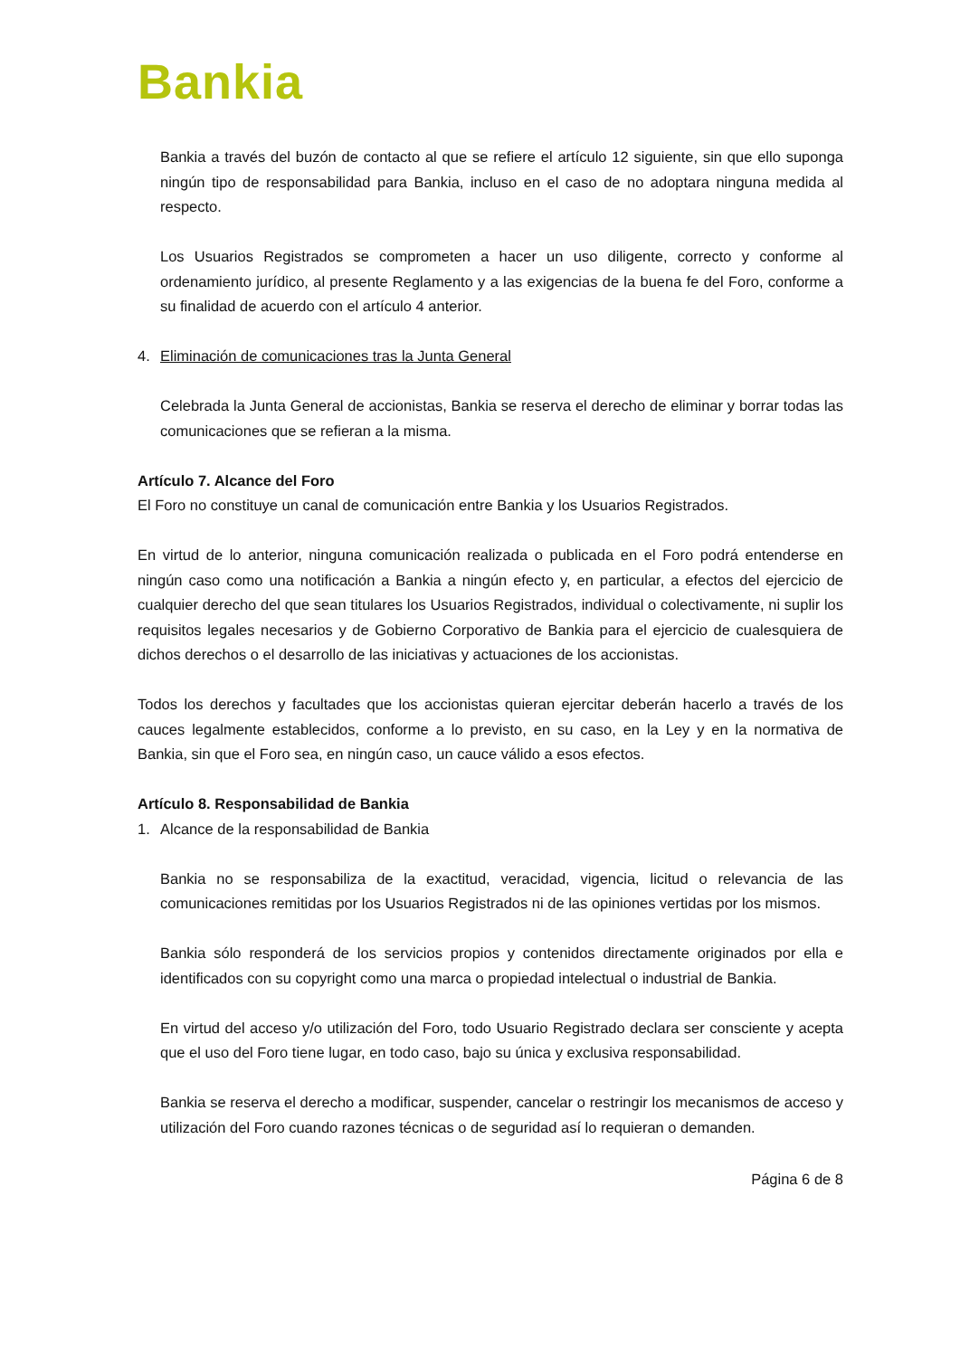Bankia
Bankia a través del buzón de contacto al que se refiere el artículo 12 siguiente, sin que ello suponga ningún tipo de responsabilidad para Bankia, incluso en el caso de no adoptara ninguna medida al respecto.
Los Usuarios Registrados se comprometen a hacer un uso diligente, correcto y conforme al ordenamiento jurídico, al presente Reglamento y a las exigencias de la buena fe del Foro, conforme a su finalidad de acuerdo con el artículo 4 anterior.
4. Eliminación de comunicaciones tras la Junta General
Celebrada la Junta General de accionistas, Bankia se reserva el derecho de eliminar y borrar todas las comunicaciones que se refieran a la misma.
Artículo 7. Alcance del Foro
El Foro no constituye un canal de comunicación entre Bankia y los Usuarios Registrados.
En virtud de lo anterior, ninguna comunicación realizada o publicada en el Foro podrá entenderse en ningún caso como una notificación a Bankia a ningún efecto y, en particular, a efectos del ejercicio de cualquier derecho del que sean titulares los Usuarios Registrados, individual o colectivamente, ni suplir los requisitos legales necesarios y de Gobierno Corporativo de Bankia para el ejercicio de cualesquiera de dichos derechos o el desarrollo de las iniciativas y actuaciones de los accionistas.
Todos los derechos y facultades que los accionistas quieran ejercitar deberán hacerlo a través de los cauces legalmente establecidos, conforme a lo previsto, en su caso, en la Ley y en la normativa de Bankia, sin que el Foro sea, en ningún caso, un cauce válido a esos efectos.
Artículo 8. Responsabilidad de Bankia
1. Alcance de la responsabilidad de Bankia
Bankia no se responsabiliza de la exactitud, veracidad, vigencia, licitud o relevancia de las comunicaciones remitidas por los Usuarios Registrados ni de las opiniones vertidas por los mismos.
Bankia sólo responderá de los servicios propios y contenidos directamente originados por ella e identificados con su copyright como una marca o propiedad intelectual o industrial de Bankia.
En virtud del acceso y/o utilización del Foro, todo Usuario Registrado declara ser consciente y acepta que el uso del Foro tiene lugar, en todo caso, bajo su única y exclusiva responsabilidad.
Bankia se reserva el derecho a modificar, suspender, cancelar o restringir los mecanismos de acceso y utilización del Foro cuando razones técnicas o de seguridad así lo requieran o demanden.
Página 6 de 8